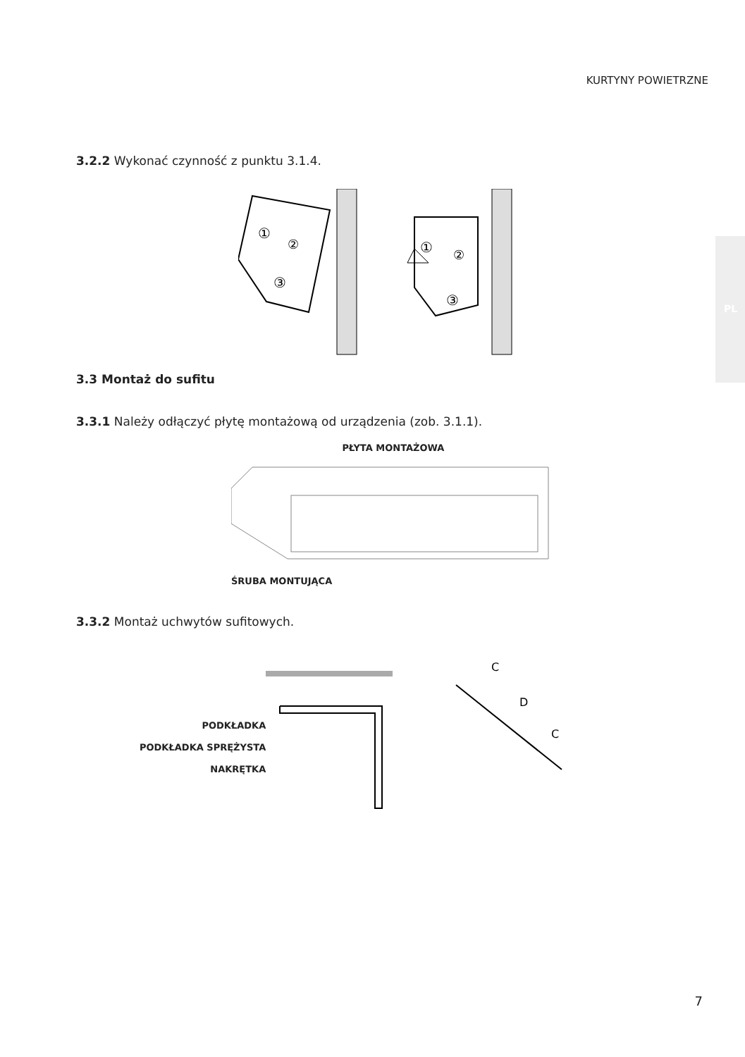KURTYNY POWIETRZNE
PL
3.2.2 Wykonać czynność z punktu 3.1.4.
①
②
③
①
②
③
3.3 Montaż do sufitu
3.3.1 Należy odłączyć płytę montażową od urządzenia (zob. 3.1.1).
PŁYTA MONTAŻOWA
ŚRUBA MONTUJĄCA
3.3.2 Montaż uchwytów sufitowych.
PODKŁADKA
PODKŁADKA SPRĘŻYSTA
NAKRĘTKA
C
D
C
7